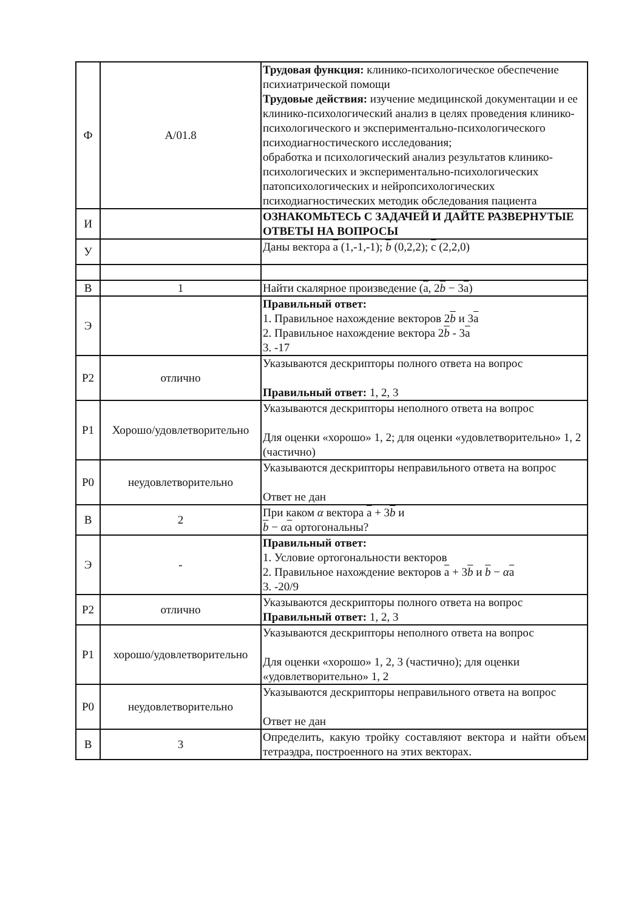| Ф | A/01.8 | Трудовая функция: клинико-психологическое обеспечение психиатрической помощи Трудовые действия: изучение медицинской документации и ее клинико-психологический анализ в целях проведения клинико-психологического и экспериментально-психологического психодиагностического исследования; обработка и психологический анализ результатов клинико-психологических и экспериментально-психологических патопсихологических и нейропсихологических психодиагностических методик обследования пациента |
| И | | ОЗНАКОМЬТЕСЬ С ЗАДАЧЕЙ И ДАЙТЕ РАЗВЕРНУТЫЕ ОТВЕТЫ НА ВОПРОСЫ |
| У | | Даны вектора a (1,-1,-1); b (0,2,2); c (2,2,0) |
| В | 1 | Найти скалярное произведение ( a , 2 b − 3 a ) |
| Э | | Правильный ответ: 1. Правильное нахождение векторов 2 b и 3 a 2. Правильное нахождение вектора 2 b - 3 a 3. -17 |
| Р2 | отлично | Указываются дескрипторы полного ответа на вопрос Правильный ответ: 1, 2, 3 |
| Р1 | Хорошо/удовлетворительно | Указываются дескрипторы неполного ответа на вопрос Для оценки «хорошо» 1, 2; для оценки «удовлетворительно» 1, 2 (частично) |
| Р0 | неудовлетворительно | Указываются дескрипторы неправильного ответа на вопрос Ответ не дан |
| В | 2 | При каком α вектора a + 3 b и b − α a ортогональны? |
| Э | - | Правильный ответ: 1. Условие ортогональности векторов 2. Правильное нахождение векторов a + 3 b и b − α a 3. -20/9 |
| Р2 | отлично | Указываются дескрипторы полного ответа на вопрос Правильный ответ: 1, 2, 3 |
| Р1 | хорошо/удовлетворительно | Указываются дескрипторы неполного ответа на вопрос Для оценки «хорошо» 1, 2, 3 (частично); для оценки «удовлетворительно» 1, 2 |
| Р0 | неудовлетворительно | Указываются дескрипторы неправильного ответа на вопрос Ответ не дан |
| В | 3 | Определить, какую тройку составляют вектора и найти объем тетраэдра, построенного на этих векторах. |